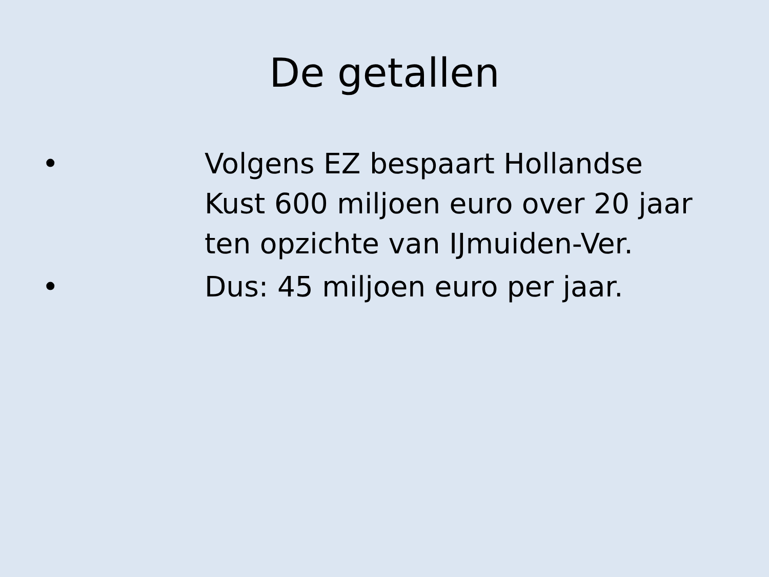De getallen
• Volgens EZ bespaart Hollandse Kust 600 miljoen euro over 20 jaar ten opzichte van IJmuiden-Ver.
• Dus: 45 miljoen euro per jaar.